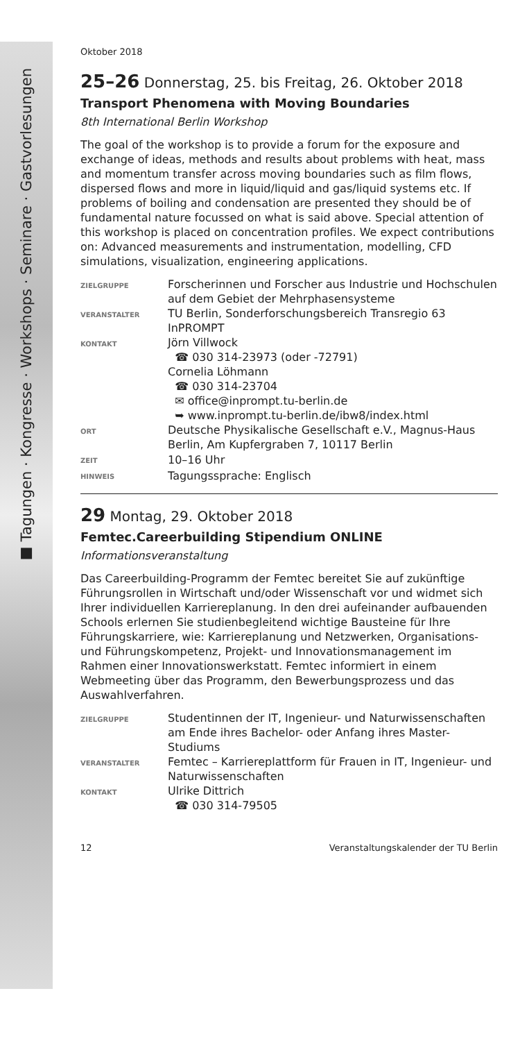■ Tagungen · Kongresse · Workshops · Seminare · Gastvorlesungen
Oktober 2018
25–26 Donnerstag, 25. bis Freitag, 26. Oktober 2018
Transport Phenomena with Moving Boundaries
8th International Berlin Workshop
The goal of the workshop is to provide a forum for the exposure and exchange of ideas, methods and results about problems with heat, mass and momentum transfer across moving boundaries such as film flows, dispersed flows and more in liquid/liquid and gas/liquid systems etc. If problems of boiling and condensation are presented they should be of fundamental nature focussed on what is said above. Special attention of this workshop is placed on concentration profiles. We expect contributions on: Advanced measurements and instrumentation, modelling, CFD simulations, visualization, engineering applications.
| ZIELGRUPPE | Forscherinnen und Forscher aus Industrie und Hochschulen auf dem Gebiet der Mehrphasensysteme |
| VERANSTALTER | TU Berlin, Sonderforschungsbereich Transregio 63 InPROMPT |
| KONTAKT | Jörn Villwock ☎ 030 314-23973 (oder -72791) Cornelia Löhmann ☎ 030 314-23704 ✉ office@inprompt.tu-berlin.de ➥ www.inprompt.tu-berlin.de/ibw8/index.html |
| ORT | Deutsche Physikalische Gesellschaft e.V., Magnus-Haus Berlin, Am Kupfergraben 7, 10117 Berlin |
| ZEIT | 10–16 Uhr |
| HINWEIS | Tagungssprache: Englisch |
29 Montag, 29. Oktober 2018
Femtec.Careerbuilding Stipendium ONLINE
Informationsveranstaltung
Das Careerbuilding-Programm der Femtec bereitet Sie auf zukünftige Führungsrollen in Wirtschaft und/oder Wissenschaft vor und widmet sich Ihrer individuellen Karriereplanung. In den drei aufeinander aufbauenden Schools erlernen Sie studienbegleitend wichtige Bausteine für Ihre Führungskarriere, wie: Karriereplanung und Netzwerken, Organisations- und Führungskompetenz, Projekt- und Innovationsmanagement im Rahmen einer Innovationswerkstatt. Femtec informiert in einem Webmeeting über das Programm, den Bewerbungsprozess und das Auswahlverfahren.
| ZIELGRUPPE | Studentinnen der IT, Ingenieur- und Naturwissenschaften am Ende ihres Bachelor- oder Anfang ihres Master-Studiums |
| VERANSTALTER | Femtec – Karriereplattform für Frauen in IT, Ingenieur- und Naturwissenschaften |
| KONTAKT | Ulrike Dittrich ☎ 030 314-79505 |
12 Veranstaltungskalender der TU Berlin